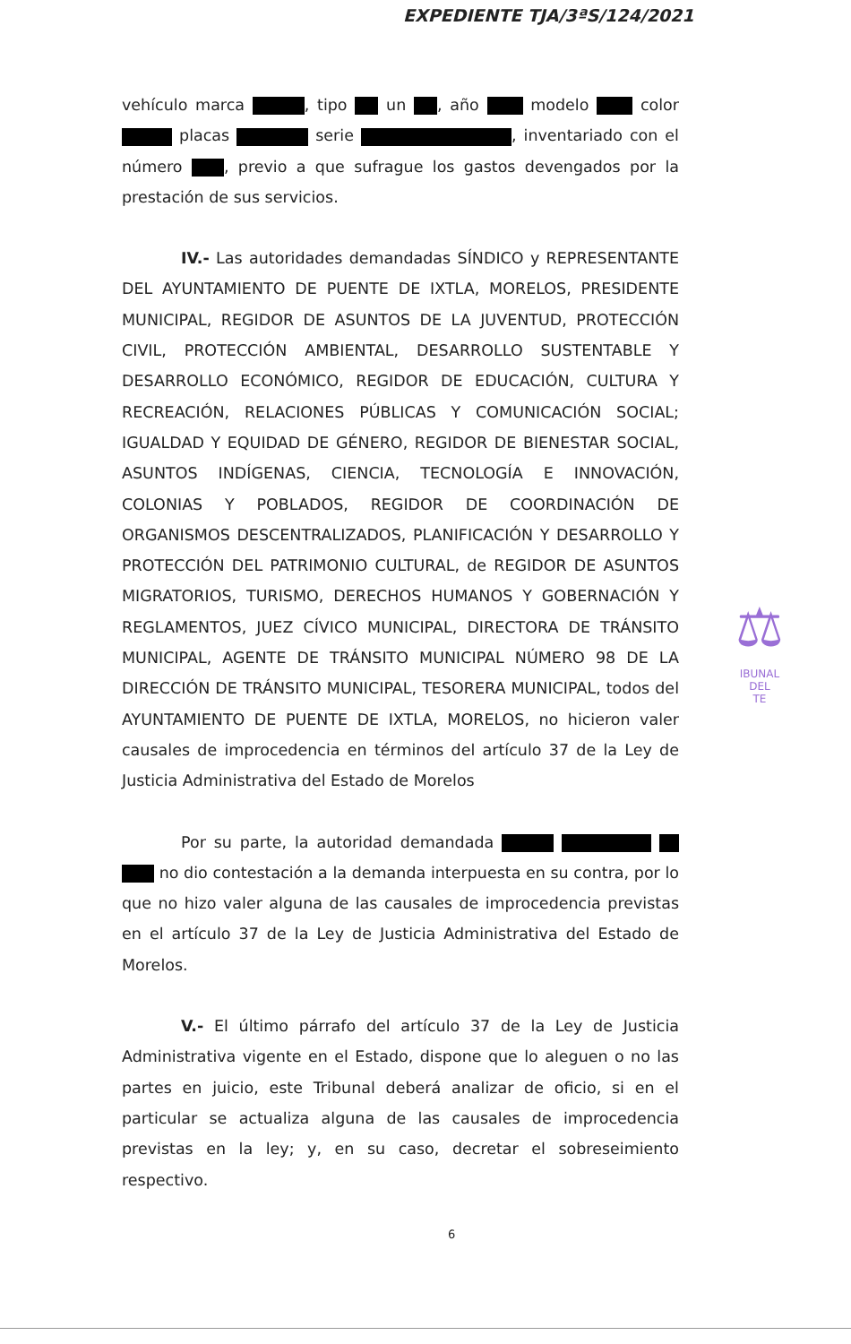EXPEDIENTE TJA/3ªS/124/2021
vehículo marca , tipo un , año modelo color placas serie , inventariado con el número , previo a que sufrague los gastos devengados por la prestación de sus servicios.
IV.- Las autoridades demandadas SÍNDICO y REPRESENTANTE DEL AYUNTAMIENTO DE PUENTE DE IXTLA, MORELOS, PRESIDENTE MUNICIPAL, REGIDOR DE ASUNTOS DE LA JUVENTUD, PROTECCIÓN CIVIL, PROTECCIÓN AMBIENTAL, DESARROLLO SUSTENTABLE Y DESARROLLO ECONÓMICO, REGIDOR DE EDUCACIÓN, CULTURA Y RECREACIÓN, RELACIONES PÚBLICAS Y COMUNICACIÓN SOCIAL; IGUALDAD Y EQUIDAD DE GÉNERO, REGIDOR DE BIENESTAR SOCIAL, ASUNTOS INDÍGENAS, CIENCIA, TECNOLOGÍA E INNOVACIÓN, COLONIAS Y POBLADOS, REGIDOR DE COORDINACIÓN DE ORGANISMOS DESCENTRALIZADOS, PLANIFICACIÓN Y DESARROLLO Y PROTECCIÓN DEL PATRIMONIO CULTURAL, de REGIDOR DE ASUNTOS MIGRATORIOS, TURISMO, DERECHOS HUMANOS Y GOBERNACIÓN Y REGLAMENTOS, JUEZ CÍVICO MUNICIPAL, DIRECTORA DE TRÁNSITO MUNICIPAL, AGENTE DE TRÁNSITO MUNICIPAL NÚMERO 98 DE LA DIRECCIÓN DE TRÁNSITO MUNICIPAL, TESORERA MUNICIPAL, todos del AYUNTAMIENTO DE PUENTE DE IXTLA, MORELOS, no hicieron valer causales de improcedencia en términos del artículo 37 de la Ley de Justicia Administrativa del Estado de Morelos
Por su parte, la autoridad demandada no dio contestación a la demanda interpuesta en su contra, por lo que no hizo valer alguna de las causales de improcedencia previstas en el artículo 37 de la Ley de Justicia Administrativa del Estado de Morelos.
V.- El último párrafo del artículo 37 de la Ley de Justicia Administrativa vigente en el Estado, dispone que lo aleguen o no las partes en juicio, este Tribunal deberá analizar de oficio, si en el particular se actualiza alguna de las causales de improcedencia previstas en la ley; y, en su caso, decretar el sobreseimiento respectivo.
⚖
IBUNAL
DEL
TE
6